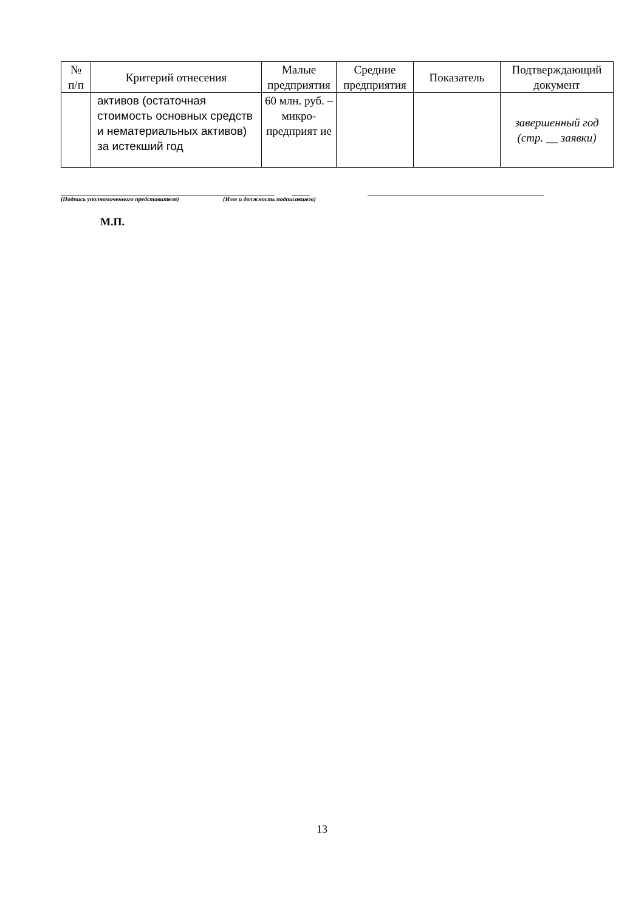| № п/п | Критерий отнесения | Малые предприятия | Средние предприятия | Показатель | Подтверждающий документ |
| --- | --- | --- | --- | --- | --- |
| | активов (остаточная стоимость основных средств и нематериальных активов) за истекший год | 60 млн. руб. – микро-предприят ие | | | завершенный год (стр. __ заявки) |
(Подпись уполномоченного представителя) (Имя и должность подписавшего)
М.П.
13